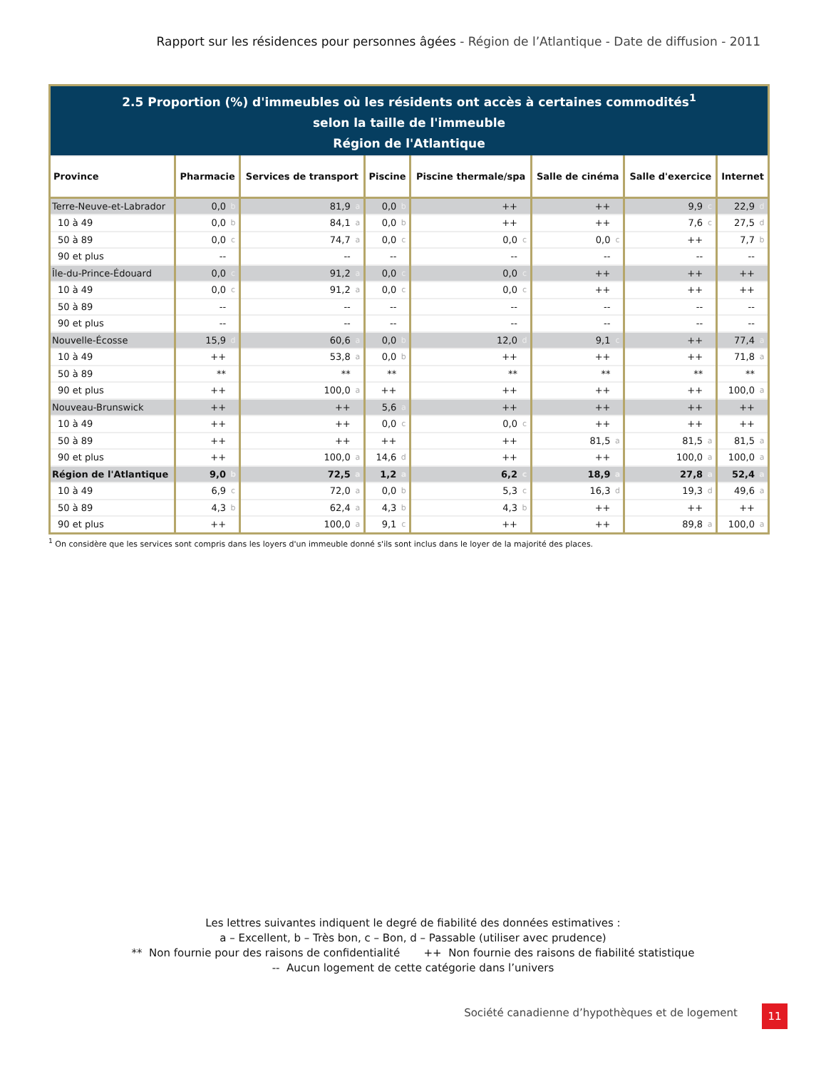Rapport sur les résidences pour personnes âgées - Région de l’Atlantique - Date de diffusion - 2011
| 2.5 Proportion (%) d'immeubles où les résidents ont accès à certaines commodités<sup>1</sup> selon la taille de l'immeuble Région de l'Atlantique | | | | | | | | | | | | | | |
| Province | Pharmacie | | Services de transport | | Piscine | | Piscine thermale/spa | | Salle de cinéma | | Salle d'exercice | | Internet | |
| Terre-Neuve-et-Labrador | 0,0 | b | 81,9 | a | 0,0 | b | ++ | | ++ | | 9,9 | c | 22,9 | d |
| 10 à 49 | 0,0 | b | 84,1 | a | 0,0 | b | ++ | | ++ | | 7,6 | c | 27,5 | d |
| 50 à 89 | 0,0 | c | 74,7 | a | 0,0 | c | 0,0 | c | 0,0 | c | ++ | | 7,7 | b |
| 90 et plus | -- | | -- | | -- | | -- | | -- | | -- | | -- | |
| Île-du-Prince-Édouard | 0,0 | c | 91,2 | a | 0,0 | c | 0,0 | c | ++ | | ++ | | ++ | |
| 10 à 49 | 0,0 | c | 91,2 | a | 0,0 | c | 0,0 | c | ++ | | ++ | | ++ | |
| 50 à 89 | -- | | -- | | -- | | -- | | -- | | -- | | -- | |
| 90 et plus | -- | | -- | | -- | | -- | | -- | | -- | | -- | |
| Nouvelle-Écosse | 15,9 | d | 60,6 | a | 0,0 | b | 12,0 | d | 9,1 | c | ++ | | 77,4 | a |
| 10 à 49 | ++ | | 53,8 | a | 0,0 | b | ++ | | ++ | | ++ | | 71,8 | a |
| 50 à 89 | ** | | ** | | ** | | ** | | ** | | ** | | ** | |
| 90 et plus | ++ | | 100,0 | a | ++ | | ++ | | ++ | | ++ | | 100,0 | a |
| Nouveau-Brunswick | ++ | | ++ | | 5,6 | a | ++ | | ++ | | ++ | | ++ | |
| 10 à 49 | ++ | | ++ | | 0,0 | c | 0,0 | c | ++ | | ++ | | ++ | |
| 50 à 89 | ++ | | ++ | | ++ | | ++ | | 81,5 | a | 81,5 | a | 81,5 | a |
| 90 et plus | ++ | | 100,0 | a | 14,6 | d | ++ | | ++ | | 100,0 | a | 100,0 | a |
| Région de l'Atlantique | 9,0 | b | 72,5 | a | 1,2 | a | 6,2 | c | 18,9 | a | 27,8 | a | 52,4 | a |
| 10 à 49 | 6,9 | c | 72,0 | a | 0,0 | b | 5,3 | c | 16,3 | d | 19,3 | d | 49,6 | a |
| 50 à 89 | 4,3 | b | 62,4 | a | 4,3 | b | 4,3 | b | ++ | | ++ | | ++ | |
| 90 et plus | ++ | | 100,0 | a | 9,1 | c | ++ | | ++ | | 89,8 | a | 100,0 | a |
<sup>1</sup> On considère que les services sont compris dans les loyers d'un immeuble donné s'ils sont inclus dans le loyer de la majorité des places.
Les lettres suivantes indiquent le degré de fiabilité des données estimatives :
a – Excellent, b – Très bon, c – Bon, d – Passable (utiliser avec prudence)
** Non fournie pour des raisons de confidentialité ++ Non fournie des raisons de fiabilité statistique
-- Aucun logement de cette catégorie dans l’univers
Société canadienne d’hypothèques et de logement
11